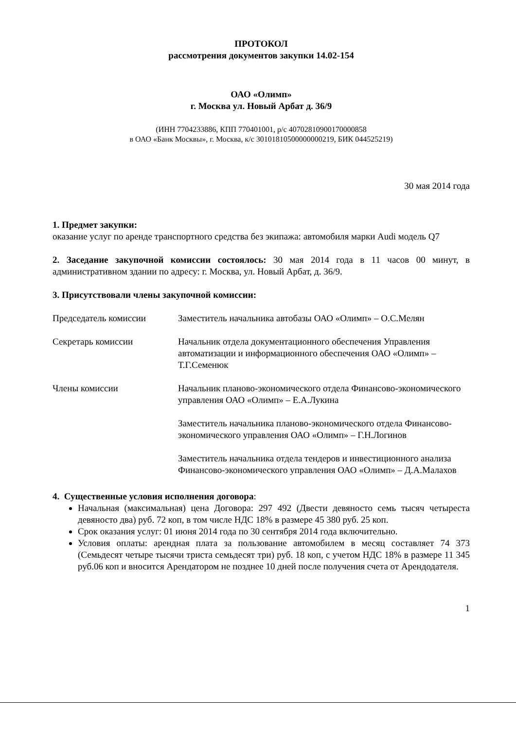ПРОТОКОЛ
рассмотрения документов закупки 14.02-154
ОАО «Олимп»
г. Москва ул. Новый Арбат д. 36/9
(ИНН 7704233886, КПП 770401001, р/с 40702810900170000858
в ОАО «Банк Москвы», г. Москва, к/с 30101810500000000219, БИК 044525219)
30 мая 2014 года
1. Предмет закупки:
оказание услуг по аренде транспортного средства без экипажа: автомобиля марки Audi модель Q7
2. Заседание закупочной комиссии состоялось: 30 мая 2014 года в 11 часов 00 минут, в административном здании по адресу: г. Москва, ул. Новый Арбат, д. 36/9.
3. Присутствовали члены закупочной комиссии:
Председатель комиссии Заместитель начальника автобазы ОАО «Олимп» – О.С.Мелян
Секретарь комиссии Начальник отдела документационного обеспечения Управления автоматизации и информационного обеспечения ОАО «Олимп» – Т.Г.Семенюк
Члены комиссии Начальник планово-экономического отдела Финансово-экономического управления ОАО «Олимп» – Е.А.Лукина
Заместитель начальника планово-экономического отдела Финансово-экономического управления ОАО «Олимп» – Г.Н.Логинов
Заместитель начальника отдела тендеров и инвестиционного анализа Финансово-экономического управления ОАО «Олимп» – Д.А.Малахов
4. Существенные условия исполнения договора:
Начальная (максимальная) цена Договора: 297 492 (Двести девяносто семь тысяч четыреста девяносто два) руб. 72 коп, в том числе НДС 18% в размере 45 380 руб. 25 коп.
Срок оказания услуг: 01 июня 2014 года по 30 сентября 2014 года включительно.
Условия оплаты: арендная плата за пользование автомобилем в месяц составляет 74 373 (Семьдесят четыре тысячи триста семьдесят три) руб. 18 коп, с учетом НДС 18% в размере 11 345 руб.06 коп и вносится Арендатором не позднее 10 дней после получения счета от Арендодателя.
1